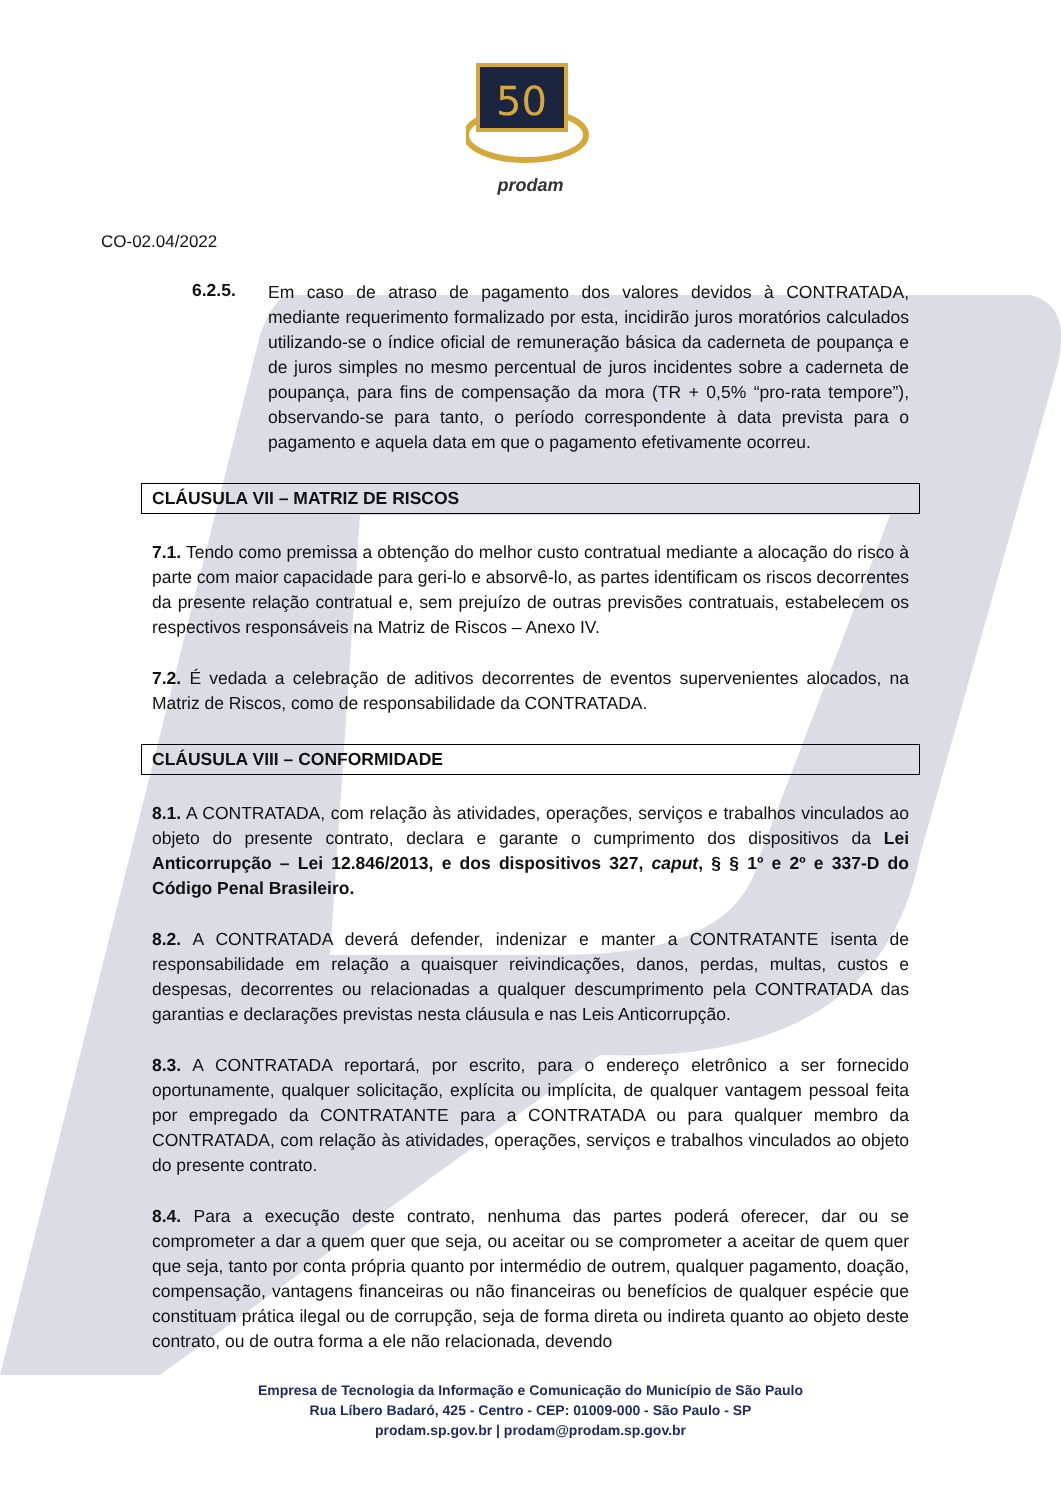50
prodam
CO-02.04/2022
6.2.5.
Em caso de atraso de pagamento dos valores devidos à CONTRATADA, mediante requerimento formalizado por esta, incidirão juros moratórios calculados utilizando-se o índice oficial de remuneração básica da caderneta de poupança e de juros simples no mesmo percentual de juros incidentes sobre a caderneta de poupança, para fins de compensação da mora (TR + 0,5% “pro-rata tempore”), observando-se para tanto, o período correspondente à data prevista para o pagamento e aquela data em que o pagamento efetivamente ocorreu.
CLÁUSULA VII – MATRIZ DE RISCOS
7.1. Tendo como premissa a obtenção do melhor custo contratual mediante a alocação do risco à parte com maior capacidade para geri-lo e absorvê-lo, as partes identificam os riscos decorrentes da presente relação contratual e, sem prejuízo de outras previsões contratuais, estabelecem os respectivos responsáveis na Matriz de Riscos – Anexo IV.
7.2. É vedada a celebração de aditivos decorrentes de eventos supervenientes alocados, na Matriz de Riscos, como de responsabilidade da CONTRATADA.
CLÁUSULA VIII – CONFORMIDADE
8.1. A CONTRATADA, com relação às atividades, operações, serviços e trabalhos vinculados ao objeto do presente contrato, declara e garante o cumprimento dos dispositivos da Lei Anticorrupção – Lei 12.846/2013, e dos dispositivos 327, caput, § § 1º e 2º e 337-D do Código Penal Brasileiro.
8.2. A CONTRATADA deverá defender, indenizar e manter a CONTRATANTE isenta de responsabilidade em relação a quaisquer reivindicações, danos, perdas, multas, custos e despesas, decorrentes ou relacionadas a qualquer descumprimento pela CONTRATADA das garantias e declarações previstas nesta cláusula e nas Leis Anticorrupção.
8.3. A CONTRATADA reportará, por escrito, para o endereço eletrônico a ser fornecido oportunamente, qualquer solicitação, explícita ou implícita, de qualquer vantagem pessoal feita por empregado da CONTRATANTE para a CONTRATADA ou para qualquer membro da CONTRATADA, com relação às atividades, operações, serviços e trabalhos vinculados ao objeto do presente contrato.
8.4. Para a execução deste contrato, nenhuma das partes poderá oferecer, dar ou se comprometer a dar a quem quer que seja, ou aceitar ou se comprometer a aceitar de quem quer que seja, tanto por conta própria quanto por intermédio de outrem, qualquer pagamento, doação, compensação, vantagens financeiras ou não financeiras ou benefícios de qualquer espécie que constituam prática ilegal ou de corrupção, seja de forma direta ou indireta quanto ao objeto deste contrato, ou de outra forma a ele não relacionada, devendo
Empresa de Tecnologia da Informação e Comunicação do Município de São Paulo
Rua Líbero Badaró, 425 - Centro - CEP: 01009-000 - São Paulo - SP
prodam.sp.gov.br | prodam@prodam.sp.gov.br